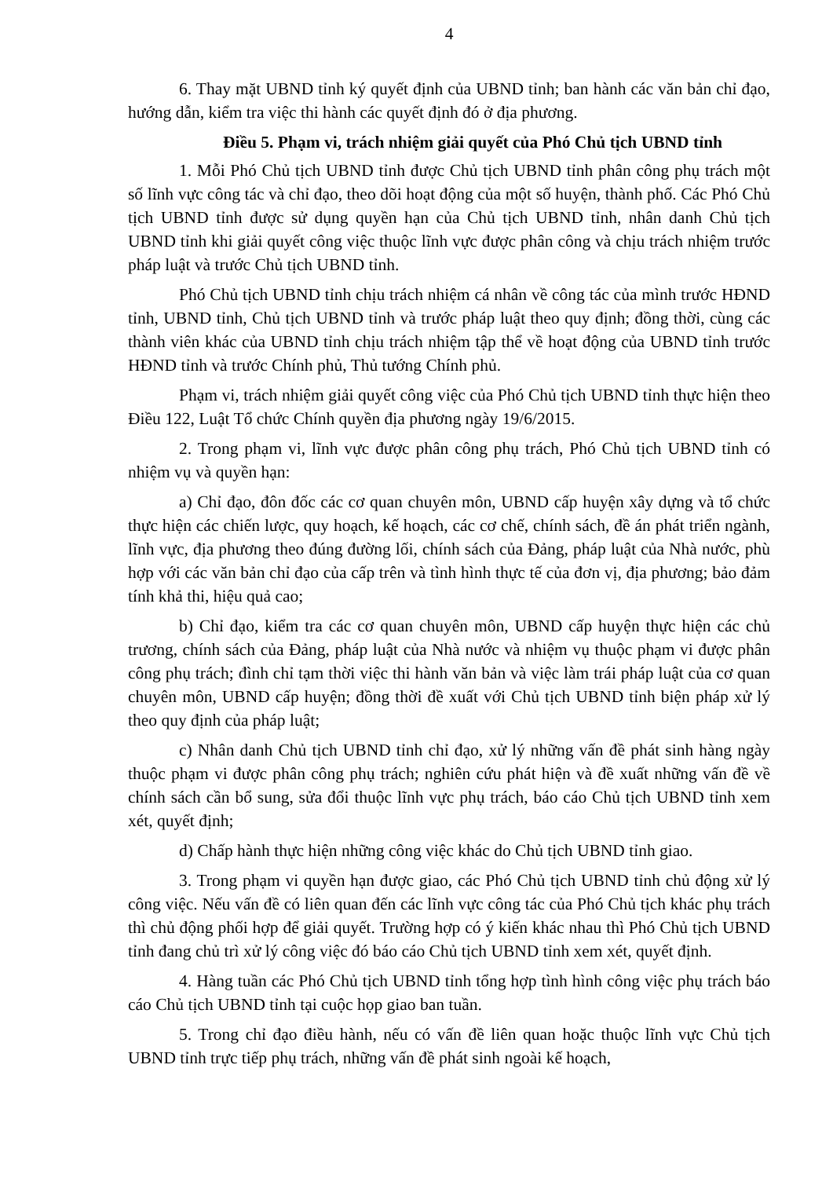4
6. Thay mặt UBND tỉnh ký quyết định của UBND tỉnh; ban hành các văn bản chỉ đạo, hướng dẫn, kiểm tra việc thi hành các quyết định đó ở địa phương.
Điều 5. Phạm vi, trách nhiệm giải quyết của Phó Chủ tịch UBND tỉnh
1. Mỗi Phó Chủ tịch UBND tỉnh được Chủ tịch UBND tỉnh phân công phụ trách một số lĩnh vực công tác và chỉ đạo, theo dõi hoạt động của một số huyện, thành phố. Các Phó Chủ tịch UBND tỉnh được sử dụng quyền hạn của Chủ tịch UBND tỉnh, nhân danh Chủ tịch UBND tỉnh khi giải quyết công việc thuộc lĩnh vực được phân công và chịu trách nhiệm trước pháp luật và trước Chủ tịch UBND tỉnh.
Phó Chủ tịch UBND tỉnh chịu trách nhiệm cá nhân về công tác của mình trước HĐND tỉnh, UBND tỉnh, Chủ tịch UBND tỉnh và trước pháp luật theo quy định; đồng thời, cùng các thành viên khác của UBND tỉnh chịu trách nhiệm tập thể về hoạt động của UBND tỉnh trước HĐND tỉnh và trước Chính phủ, Thủ tướng Chính phủ.
Phạm vi, trách nhiệm giải quyết công việc của Phó Chủ tịch UBND tỉnh thực hiện theo Điều 122, Luật Tổ chức Chính quyền địa phương ngày 19/6/2015.
2. Trong phạm vi, lĩnh vực được phân công phụ trách, Phó Chủ tịch UBND tỉnh có nhiệm vụ và quyền hạn:
a) Chỉ đạo, đôn đốc các cơ quan chuyên môn, UBND cấp huyện xây dựng và tổ chức thực hiện các chiến lược, quy hoạch, kế hoạch, các cơ chế, chính sách, đề án phát triển ngành, lĩnh vực, địa phương theo đúng đường lối, chính sách của Đảng, pháp luật của Nhà nước, phù hợp với các văn bản chỉ đạo của cấp trên và tình hình thực tế của đơn vị, địa phương; bảo đảm tính khả thi, hiệu quả cao;
b) Chỉ đạo, kiểm tra các cơ quan chuyên môn, UBND cấp huyện thực hiện các chủ trương, chính sách của Đảng, pháp luật của Nhà nước và nhiệm vụ thuộc phạm vi được phân công phụ trách; đình chỉ tạm thời việc thi hành văn bản và việc làm trái pháp luật của cơ quan chuyên môn, UBND cấp huyện; đồng thời đề xuất với Chủ tịch UBND tỉnh biện pháp xử lý theo quy định của pháp luật;
c) Nhân danh Chủ tịch UBND tỉnh chỉ đạo, xử lý những vấn đề phát sinh hàng ngày thuộc phạm vi được phân công phụ trách; nghiên cứu phát hiện và đề xuất những vấn đề về chính sách cần bổ sung, sửa đổi thuộc lĩnh vực phụ trách, báo cáo Chủ tịch UBND tỉnh xem xét, quyết định;
d) Chấp hành thực hiện những công việc khác do Chủ tịch UBND tỉnh giao.
3. Trong phạm vi quyền hạn được giao, các Phó Chủ tịch UBND tỉnh chủ động xử lý công việc. Nếu vấn đề có liên quan đến các lĩnh vực công tác của Phó Chủ tịch khác phụ trách thì chủ động phối hợp để giải quyết. Trường hợp có ý kiến khác nhau thì Phó Chủ tịch UBND tỉnh đang chủ trì xử lý công việc đó báo cáo Chủ tịch UBND tỉnh xem xét, quyết định.
4. Hàng tuần các Phó Chủ tịch UBND tỉnh tổng hợp tình hình công việc phụ trách báo cáo Chủ tịch UBND tỉnh tại cuộc họp giao ban tuần.
5. Trong chỉ đạo điều hành, nếu có vấn đề liên quan hoặc thuộc lĩnh vực Chủ tịch UBND tỉnh trực tiếp phụ trách, những vấn đề phát sinh ngoài kế hoạch,